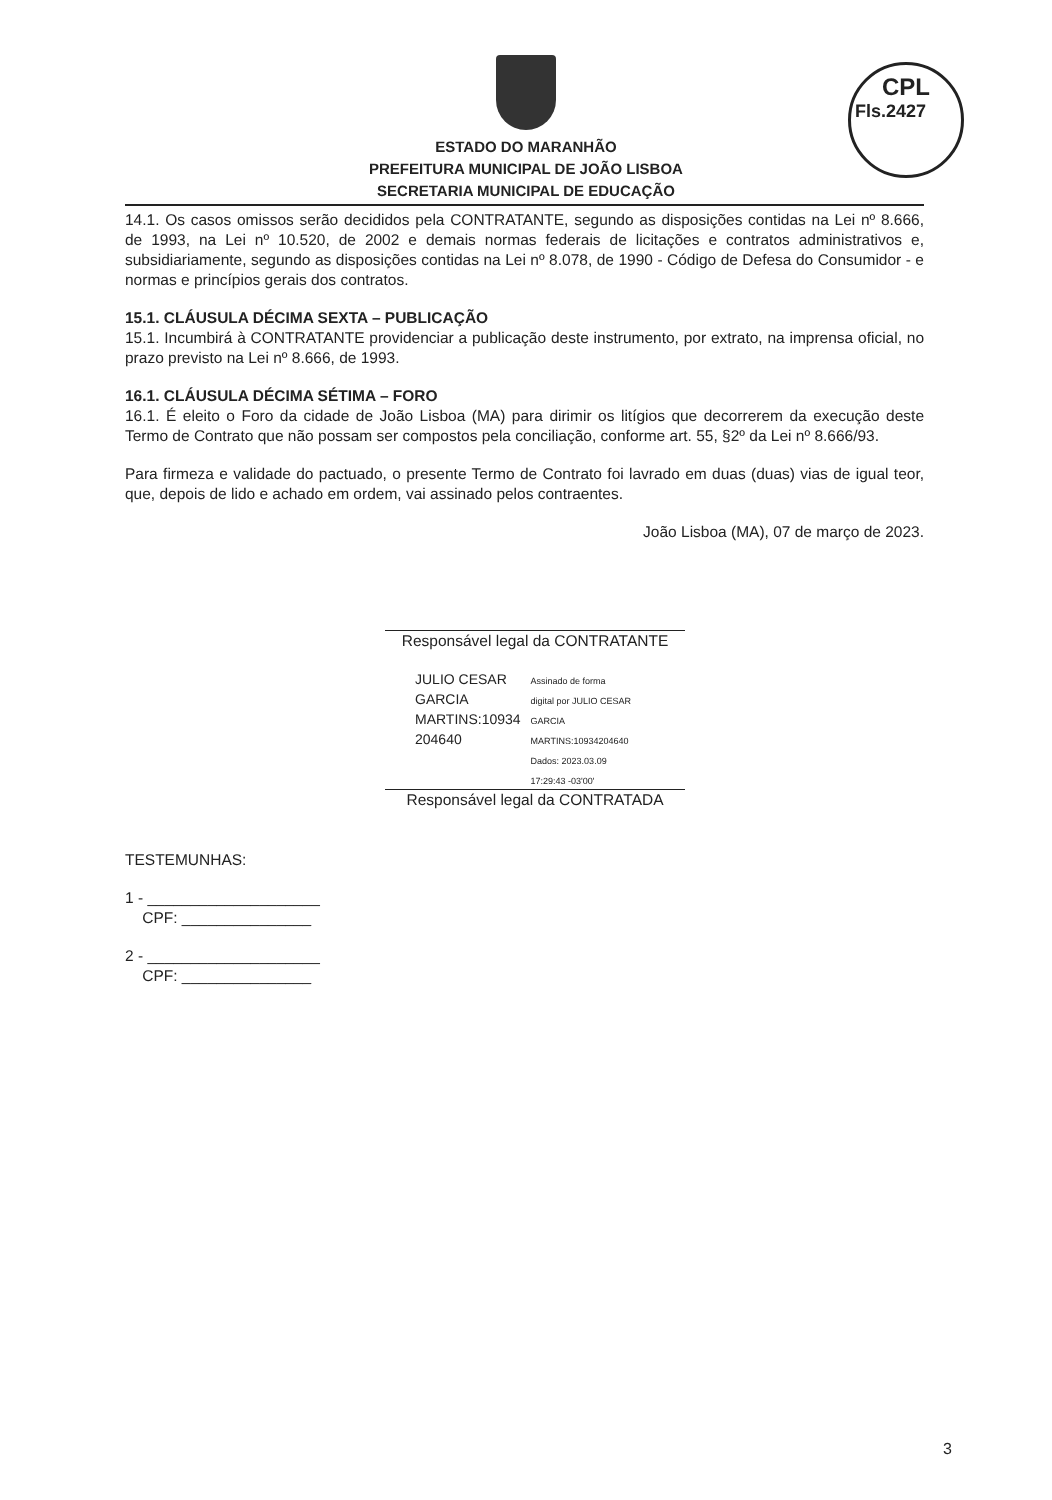CPL
Fls.2427
ESTADO DO MARANHÃO
PREFEITURA MUNICIPAL DE JOÃO LISBOA
SECRETARIA MUNICIPAL DE EDUCAÇÃO
14.1. Os casos omissos serão decididos pela CONTRATANTE, segundo as disposições contidas na Lei nº 8.666, de 1993, na Lei nº 10.520, de 2002 e demais normas federais de licitações e contratos administrativos e, subsidiariamente, segundo as disposições contidas na Lei nº 8.078, de 1990 - Código de Defesa do Consumidor - e normas e princípios gerais dos contratos.
15.1. CLÁUSULA DÉCIMA SEXTA – PUBLICAÇÃO
15.1. Incumbirá à CONTRATANTE providenciar a publicação deste instrumento, por extrato, na imprensa oficial, no prazo previsto na Lei nº 8.666, de 1993.
16.1. CLÁUSULA DÉCIMA SÉTIMA – FORO
16.1. É eleito o Foro da cidade de João Lisboa (MA) para dirimir os litígios que decorrerem da execução deste Termo de Contrato que não possam ser compostos pela conciliação, conforme art. 55, §2º da Lei nº 8.666/93.
Para firmeza e validade do pactuado, o presente Termo de Contrato foi lavrado em duas (duas) vias de igual teor, que, depois de lido e achado em ordem, vai assinado pelos contraentes.
João Lisboa (MA), 07 de março de 2023.
Responsável legal da CONTRATANTE
JULIO CESAR
GARCIA
MARTINS:10934
204640
Assinado de forma
digital por JULIO CESAR
GARCIA
MARTINS:10934204640
Dados: 2023.03.09
17:29:43 -03'00'
Responsável legal da CONTRATADA
TESTEMUNHAS:
1 - ____________________
CPF: _______________
2 - ____________________
CPF: _______________
3